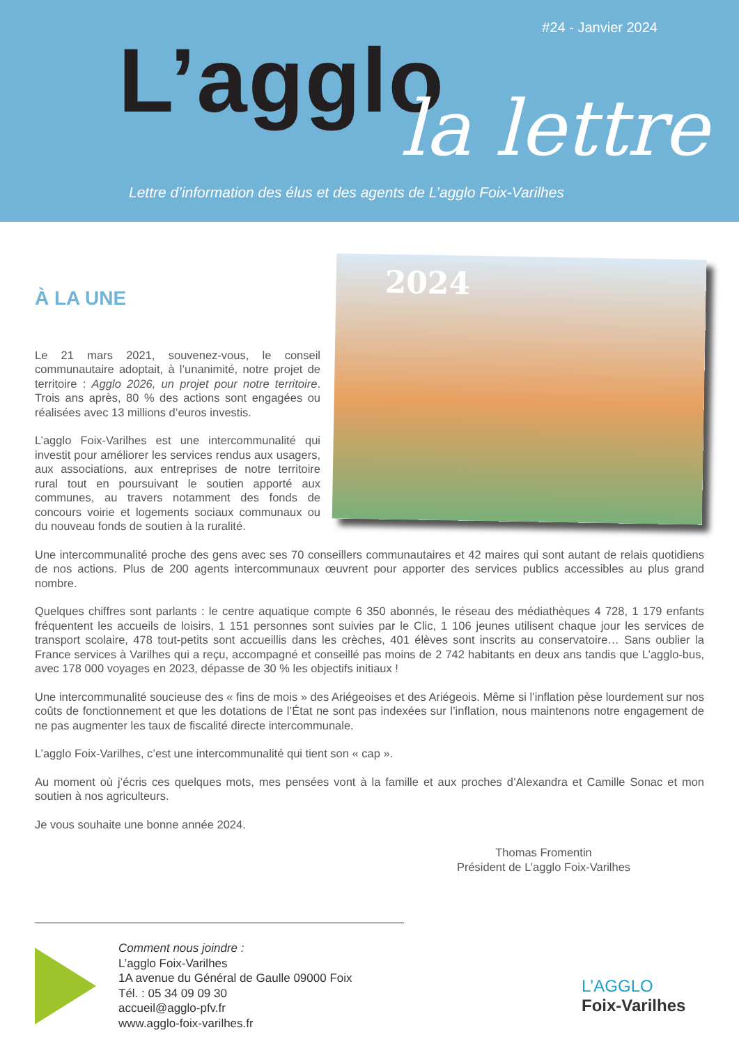#24 - Janvier 2024
L’agglo la lettre
Lettre d’information des élus et des agents de L’agglo Foix-Varilhes
À LA UNE
Le 21 mars 2021, souvenez-vous, le conseil communautaire adoptait, à l’unanimité, notre projet de territoire : Agglo 2026, un projet pour notre territoire. Trois ans après, 80 % des actions sont engagées ou réalisées avec 13 millions d’euros investis.
L’agglo Foix-Varilhes est une intercommunalité qui investit pour améliorer les services rendus aux usagers, aux associations, aux entreprises de notre territoire rural tout en poursuivant le soutien apporté aux communes, au travers notamment des fonds de concours voirie et logements sociaux communaux ou du nouveau fonds de soutien à la ruralité.
2024
Une intercommunalité proche des gens avec ses 70 conseillers communautaires et 42 maires qui sont autant de relais quotidiens de nos actions. Plus de 200 agents intercommunaux œuvrent pour apporter des services publics accessibles au plus grand nombre.
Quelques chiffres sont parlants : le centre aquatique compte 6 350 abonnés, le réseau des médiathèques 4 728, 1 179 enfants fréquentent les accueils de loisirs, 1 151 personnes sont suivies par le Clic, 1 106 jeunes utilisent chaque jour les services de transport scolaire, 478 tout-petits sont accueillis dans les crèches, 401 élèves sont inscrits au conservatoire… Sans oublier la France services à Varilhes qui a reçu, accompagné et conseillé pas moins de 2 742 habitants en deux ans tandis que L’agglo-bus, avec 178 000 voyages en 2023, dépasse de 30 % les objectifs initiaux !
Une intercommunalité soucieuse des « fins de mois » des Ariégeoises et des Ariégeois. Même si l’inflation pèse lourdement sur nos coûts de fonctionnement et que les dotations de l’État ne sont pas indexées sur l’inflation, nous maintenons notre engagement de ne pas augmenter les taux de fiscalité directe intercommunale.
L’agglo Foix-Varilhes, c’est une intercommunalité qui tient son « cap ».
Au moment où j’écris ces quelques mots, mes pensées vont à la famille et aux proches d’Alexandra et Camille Sonac et mon soutien à nos agriculteurs.
Je vous souhaite une bonne année 2024.
Thomas Fromentin
Président de L’agglo Foix-Varilhes
Comment nous joindre :
L’agglo Foix-Varilhes
1A avenue du Général de Gaulle 09000 Foix
Tél. : 05 34 09 09 30
accueil@agglo-pfv.fr
www.agglo-foix-varilhes.fr
L’AGGLO
Foix-Varilhes